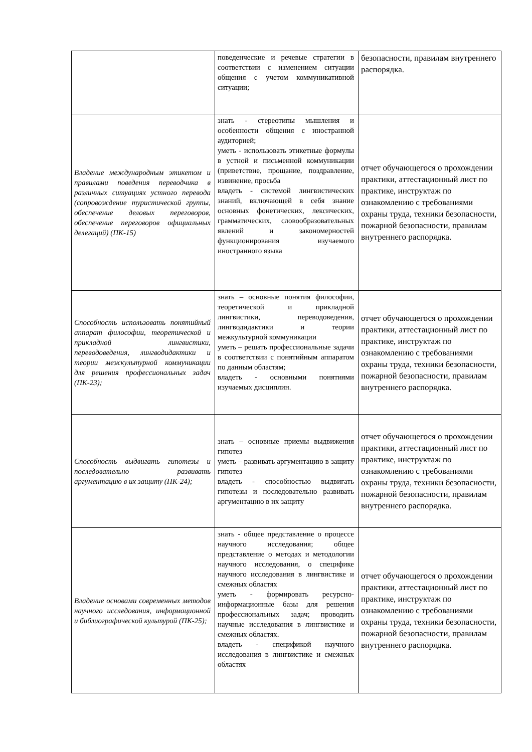| | поведенческие и речевые стратегии в соответствии с изменением ситуации общения с учетом коммуникативной ситуации; | безопасности, правилам внутреннего распорядка. |
| Владение международным этикетом и правилами поведения переводчика в различных ситуациях устного перевода (сопровождение туристической группы, обеспечение деловых переговоров, обеспечение переговоров официальных делегаций) (ПК-15) | знать - стереотипы мышления и особенности общения с иностранной аудиторией; уметь - использовать этикетные формулы в устной и письменной коммуникации (приветствие, прощание, поздравление, извинение, просьба владеть - системой лингвистических знаний, включающей в себя знание основных фонетических, лексических, грамматических, словообразовательных явлений и закономерностей функционирования изучаемого иностранного языка | отчет обучающегося о прохождении практики, аттестационный лист по практике, инструктаж по ознакомлению с требованиями охраны труда, техники безопасности, пожарной безопасности, правилам внутреннего распорядка. |
| Способность использовать понятийный аппарат философии, теоретической и прикладной лингвистики, переводоведения, лингводидактики и теории межкультурной коммуникации для решения профессиональных задач (ПК-23); | знать – основные понятия философии, теоретической и прикладной лингвистики, переводоведения, лингводидактики и теории межкультурной коммуникации уметь – решать профессиональные задачи в соответствии с понятийным аппаратом по данным областям; владеть - основными понятиями изучаемых дисциплин. | отчет обучающегося о прохождении практики, аттестационный лист по практике, инструктаж по ознакомлению с требованиями охраны труда, техники безопасности, пожарной безопасности, правилам внутреннего распорядка. |
| Способность выдвигать гипотезы и последовательно развивать аргументацию в их защиту (ПК-24); | знать – основные приемы выдвижения гипотез уметь – развивать аргументацию в защиту гипотез владеть - способностью выдвигать гипотезы и последовательно развивать аргументацию в их защиту | отчет обучающегося о прохождении практики, аттестационный лист по практике, инструктаж по ознакомлению с требованиями охраны труда, техники безопасности, пожарной безопасности, правилам внутреннего распорядка. |
| Владение основами современных методов научного исследования, информационной и библиографической культурой (ПК-25); | знать - общее представление о процессе научного исследования; общее представление о методах и методологии научного исследования, о специфике научного исследования в лингвистике и смежных областях уметь - формировать ресурсно-информационные базы для решения профессиональных задач; проводить научные исследования в лингвистике и смежных областях. владеть - спецификой научного исследования в лингвистике и смежных областях | отчет обучающегося о прохождении практики, аттестационный лист по практике, инструктаж по ознакомлению с требованиями охраны труда, техники безопасности, пожарной безопасности, правилам внутреннего распорядка. |